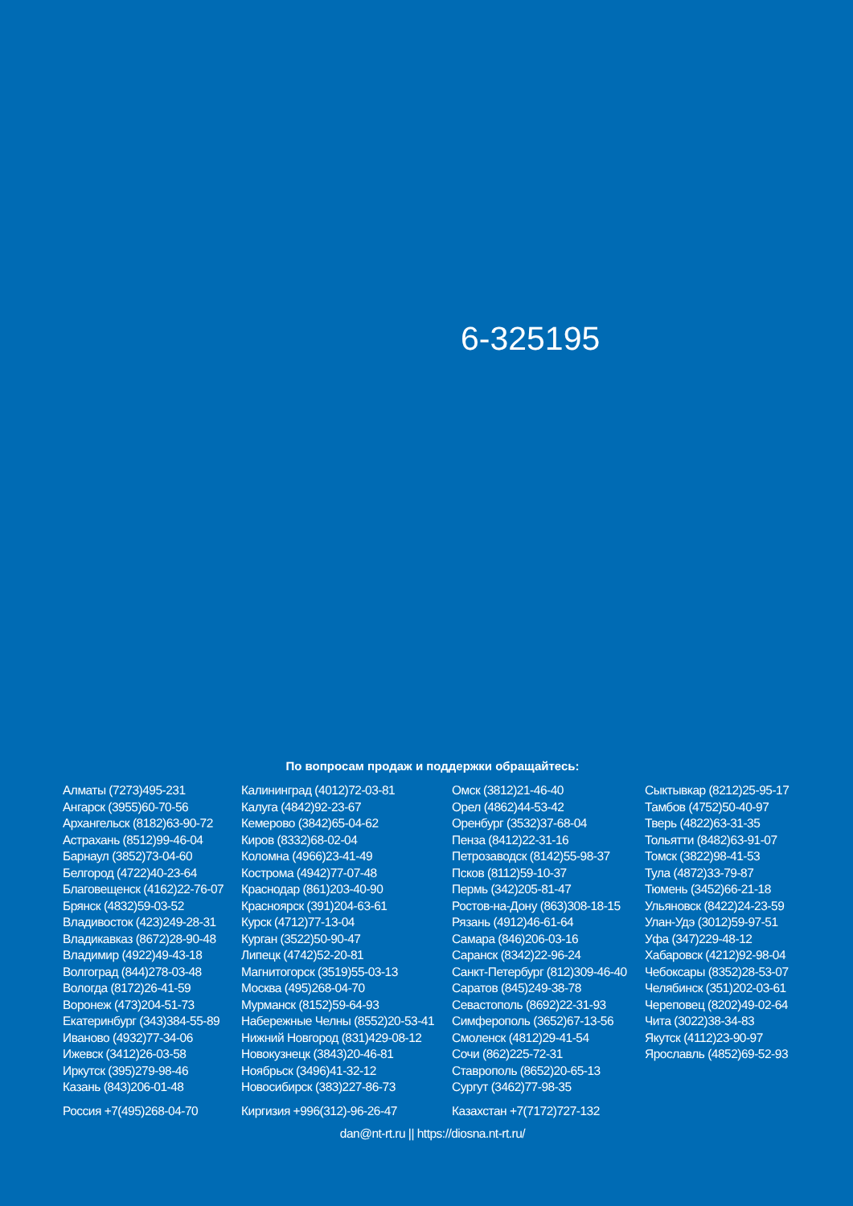6-325195
По вопросам продаж и поддержки обращайтесь:
Алматы (7273)495-231
Ангарск (3955)60-70-56
Архангельск (8182)63-90-72
Астрахань (8512)99-46-04
Барнаул (3852)73-04-60
Белгород (4722)40-23-64
Благовещенск (4162)22-76-07
Брянск (4832)59-03-52
Владивосток (423)249-28-31
Владикавказ (8672)28-90-48
Владимир (4922)49-43-18
Волгоград (844)278-03-48
Вологда (8172)26-41-59
Воронеж (473)204-51-73
Екатеринбург (343)384-55-89
Иваново (4932)77-34-06
Ижевск (3412)26-03-58
Иркутск (395)279-98-46
Казань (843)206-01-48
Калининград (4012)72-03-81
Калуга (4842)92-23-67
Кемерово (3842)65-04-62
Киров (8332)68-02-04
Коломна (4966)23-41-49
Кострома (4942)77-07-48
Краснодар (861)203-40-90
Красноярск (391)204-63-61
Курск (4712)77-13-04
Курган (3522)50-90-47
Липецк (4742)52-20-81
Магнитогорск (3519)55-03-13
Москва (495)268-04-70
Мурманск (8152)59-64-93
Набережные Челны (8552)20-53-41
Нижний Новгород (831)429-08-12
Новокузнецк (3843)20-46-81
Ноябрьск (3496)41-32-12
Новосибирск (383)227-86-73
Омск (3812)21-46-40
Орел (4862)44-53-42
Оренбург (3532)37-68-04
Пенза (8412)22-31-16
Петрозаводск (8142)55-98-37
Псков (8112)59-10-37
Пермь (342)205-81-47
Ростов-на-Дону (863)308-18-15
Рязань (4912)46-61-64
Самара (846)206-03-16
Саранск (8342)22-96-24
Санкт-Петербург (812)309-46-40
Саратов (845)249-38-78
Севастополь (8692)22-31-93
Симферополь (3652)67-13-56
Смоленск (4812)29-41-54
Сочи (862)225-72-31
Ставрополь (8652)20-65-13
Сургут (3462)77-98-35
Сыктывкар (8212)25-95-17
Тамбов (4752)50-40-97
Тверь (4822)63-31-35
Тольятти (8482)63-91-07
Томск (3822)98-41-53
Тула (4872)33-79-87
Тюмень (3452)66-21-18
Ульяновск (8422)24-23-59
Улан-Удэ (3012)59-97-51
Уфа (347)229-48-12
Хабаровск (4212)92-98-04
Чебоксары (8352)28-53-07
Челябинск (351)202-03-61
Череповец (8202)49-02-64
Чита (3022)38-34-83
Якутск (4112)23-90-97
Ярославль (4852)69-52-93
Россия +7(495)268-04-70 Киргизия +996(312)-96-26-47 Казахстан +7(7172)727-132
dan@nt-rt.ru || https://diosna.nt-rt.ru/